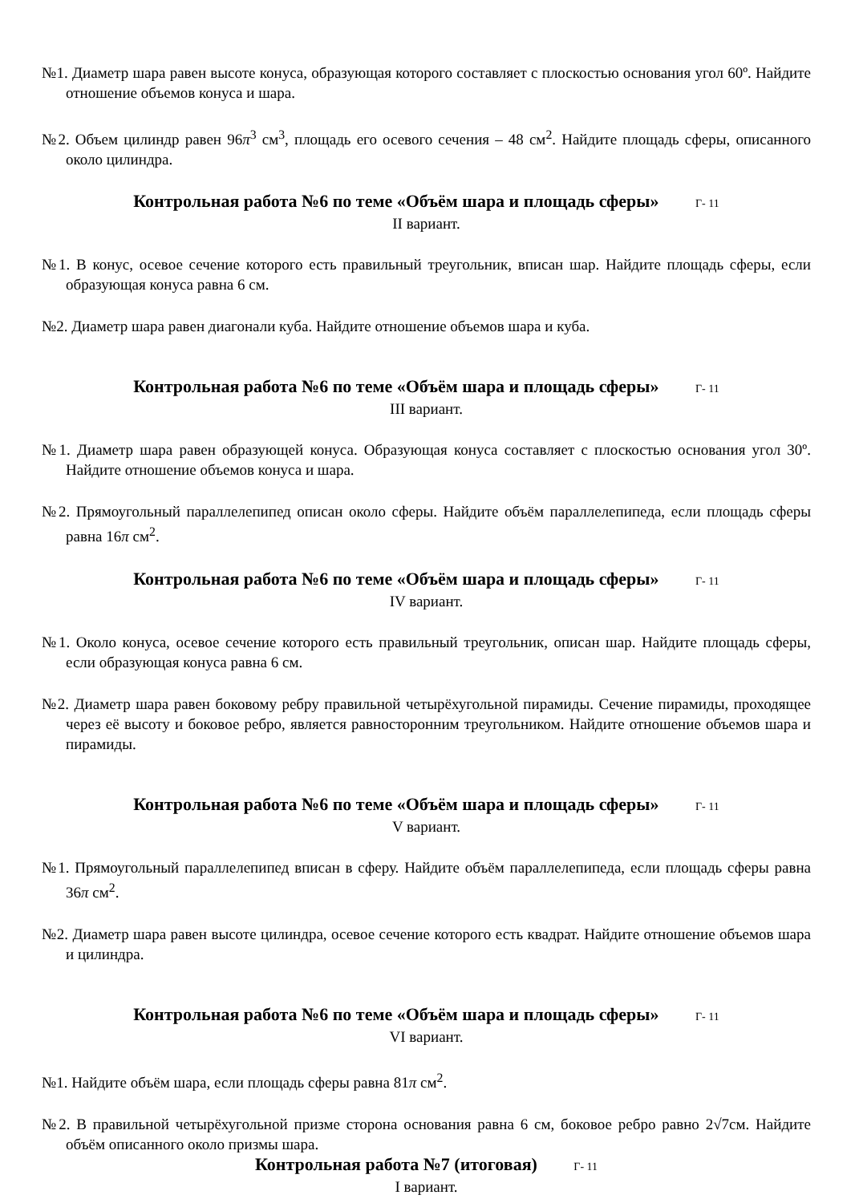№1. Диаметр шара равен высоте конуса, образующая которого составляет с плоскостью основания угол 60º. Найдите отношение объемов конуса и шара.
№2. Объем цилиндр равен 96π<sup>3</sup> см<sup>3</sup>, площадь его осевого сечения – 48 см<sup>2</sup>. Найдите площадь сферы, описанного около цилиндра.
Контрольная работа №6 по теме «Объём шара и площадь сферы» Г- 11
II вариант.
№1. В конус, осевое сечение которого есть правильный треугольник, вписан шар. Найдите площадь сферы, если образующая конуса равна 6 см.
№2. Диаметр шара равен диагонали куба. Найдите отношение объемов шара и куба.
Контрольная работа №6 по теме «Объём шара и площадь сферы» Г- 11
III вариант.
№1. Диаметр шара равен образующей конуса. Образующая конуса составляет с плоскостью основания угол 30º. Найдите отношение объемов конуса и шара.
№2. Прямоугольный параллелепипед описан около сферы. Найдите объём параллелепипеда, если площадь сферы равна 16π см<sup>2</sup>.
Контрольная работа №6 по теме «Объём шара и площадь сферы» Г- 11
IV вариант.
№1. Около конуса, осевое сечение которого есть правильный треугольник, описан шар. Найдите площадь сферы, если образующая конуса равна 6 см.
№2. Диаметр шара равен боковому ребру правильной четырёхугольной пирамиды. Сечение пирамиды, проходящее через её высоту и боковое ребро, является равносторонним треугольником. Найдите отношение объемов шара и пирамиды.
Контрольная работа №6 по теме «Объём шара и площадь сферы» Г- 11
V вариант.
№1. Прямоугольный параллелепипед вписан в сферу. Найдите объём параллелепипеда, если площадь сферы равна 36π см<sup>2</sup>.
№2. Диаметр шара равен высоте цилиндра, осевое сечение которого есть квадрат. Найдите отношение объемов шара и цилиндра.
Контрольная работа №6 по теме «Объём шара и площадь сферы» Г- 11
VI вариант.
№1. Найдите объём шара, если площадь сферы равна 81π см<sup>2</sup>.
№2. В правильной четырёхугольной призме сторона основания равна 6 см, боковое ребро равно 2√7см. Найдите объём описанного около призмы шара.
Контрольная работа №7 (итоговая) Г- 11
I вариант.